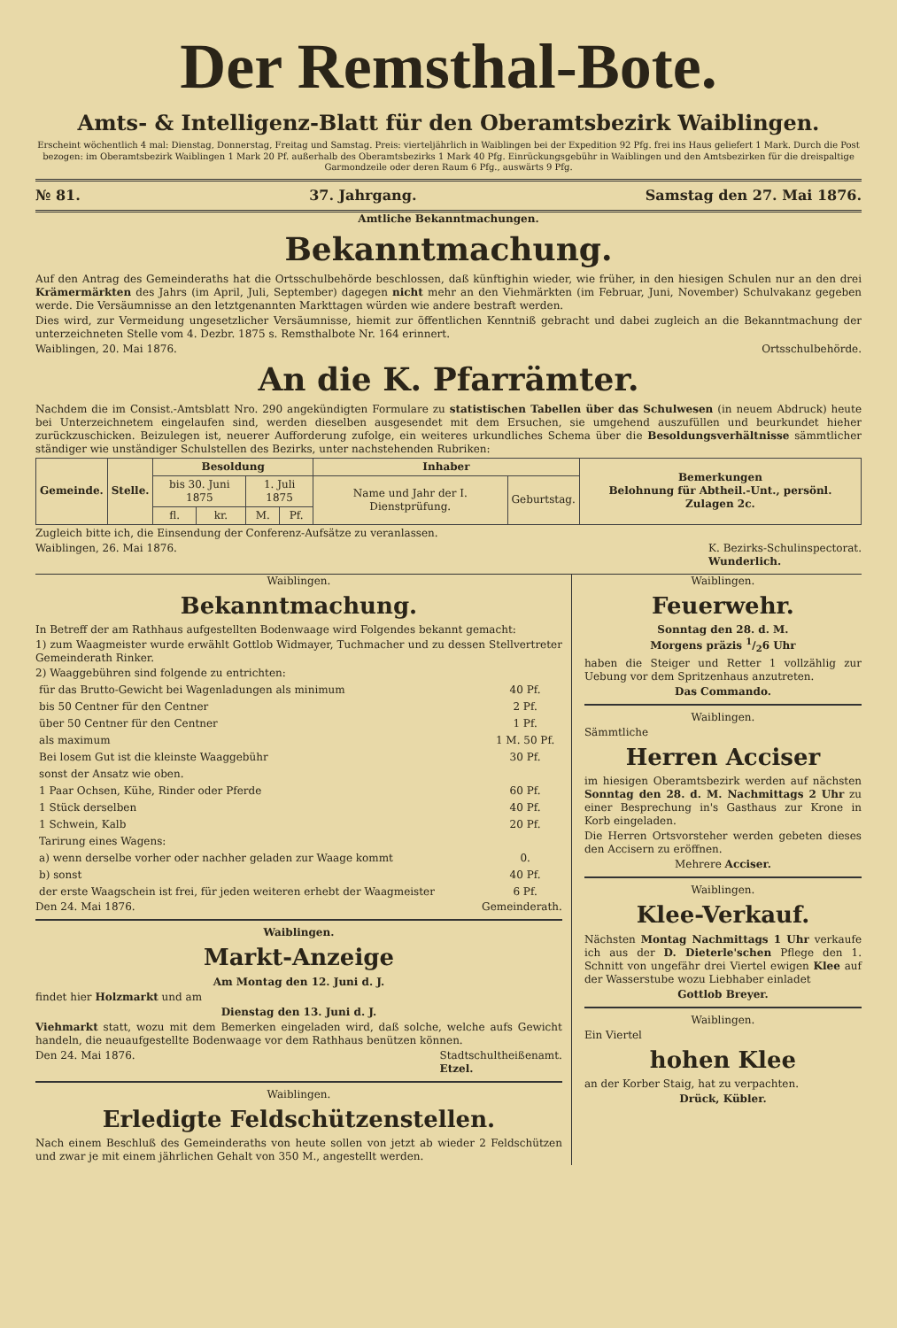Der Remsthal-Bote.
Amts- & Intelligenz-Blatt für den Oberamtsbezirk Waiblingen.
Erscheint wöchentlich 4 mal: Dienstag, Donnerstag, Freitag und Samstag. Preis: vierteljährlich in Waiblingen bei der Expedition 92 Pfg. frei ins Haus geliefert 1 Mark. Durch die Post bezogen: im Oberamtsbezirk Waiblingen 1 Mark 20 Pf. außerhalb des Oberamtsbezirks 1 Mark 40 Pfg. Einrückungsgebühr in Waiblingen und den Amtsbezirken für die dreispaltige Garmondzeile oder deren Raum 6 Pfg., auswärts 9 Pfg.
№ 81. 37. Jahrgang. Samstag den 27. Mai 1876.
Amtliche Bekanntmachungen.
Bekanntmachung.
Auf den Antrag des Gemeinderaths hat die Ortsschulbehörde beschlossen, daß künftighin wieder, wie früher, in den hiesigen Schulen nur an den drei Krämermärkten des Jahrs (im April, Juli, September) dagegen nicht mehr an den Viehmärkten (im Februar, Juni, November) Schulvakanz gegeben werde. Die Versäumnisse an den letztgenannten Markttagen würden wie andere bestraft werden.
Dies wird, zur Vermeidung ungesetzlicher Versäumnisse, hiemit zur öffentlichen Kenntniß gebracht und dabei zugleich an die Bekanntmachung der unterzeichneten Stelle vom 4. Dezbr. 1875 s. Remsthalbote Nr. 164 erinnert.
Waiblingen, 20. Mai 1876. Ortsschulbehörde.
An die K. Pfarrämter.
Nachdem die im Consist.-Amtsblatt Nro. 290 angekündigten Formulare zu statistischen Tabellen über das Schulwesen (in neuem Abdruck) heute bei Unterzeichnetem eingelaufen sind, werden dieselben ausgesendet mit dem Ersuchen, sie umgehend auszufüllen und beurkundet hieher zurückzuschicken. Beizulegen ist, neuerer Aufforderung zufolge, ein weiteres urkundliches Schema über die Besoldungsverhältnisse sämmtlicher ständiger wie unständiger Schulstellen des Bezirks, unter nachstehenden Rubriken:
| Gemeinde. | Stelle. | Besoldung | | | | Inhaber | | Bemerkungen Belohnung für Abtheil.-Unt., persönl. Zulagen 2c. |
| --- | --- | --- | --- | --- | --- | --- | --- | --- |
| | | bis 30. Juni 1875 | | 1. Juli 1875 | | Name und Jahr der I. Dienstprüfung. | Geburtstag. | |
| | | fl. | kr. | M. | Pf. | | | |
Zugleich bitte ich, die Einsendung der Conferenz-Aufsätze zu veranlassen.
Waiblingen, 26. Mai 1876. K. Bezirks-Schulinspectorat.
Wunderlich.
Waiblingen.
Bekanntmachung.
In Betreff der am Rathhaus aufgestellten Bodenwaage wird Folgendes bekannt gemacht:
1) zum Waagmeister wurde erwählt Gottlob Widmayer, Tuchmacher und zu dessen Stellvertreter Gemeinderath Rinker.
2) Waaggebühren sind folgende zu entrichten:
| für das Brutto-Gewicht bei Wagenladungen als minimum | 40 Pf. |
| bis 50 Centner für den Centner | 2 Pf. |
| über 50 Centner für den Centner | 1 Pf. |
| als maximum | 1 M. 50 Pf. |
| Bei losem Gut ist die kleinste Waaggebühr | 30 Pf. |
| sonst der Ansatz wie oben. | |
| 1 Paar Ochsen, Kühe, Rinder oder Pferde | 60 Pf. |
| 1 Stück derselben | 40 Pf. |
| 1 Schwein, Kalb | 20 Pf. |
| Tarirung eines Wagens: | |
| a) wenn derselbe vorher oder nachher geladen zur Waage kommt | 0. |
| b) sonst | 40 Pf. |
| der erste Waagschein ist frei, für jeden weiteren erhebt der Waagmeister | 6 Pf. |
Den 24. Mai 1876. Gemeinderath.
Waiblingen.
Markt-Anzeige
Am Montag den 12. Juni d. J.
findet hier Holzmarkt und am
Dienstag den 13. Juni d. J.
Viehmarkt statt, wozu mit dem Bemerken eingeladen wird, daß solche, welche aufs Gewicht handeln, die neuaufgestellte Bodenwaage vor dem Rathhaus benützen können.
Den 24. Mai 1876. Stadtschultheißenamt.
Etzel.
Waiblingen.
Erledigte Feldschützenstellen.
Nach einem Beschluß des Gemeinderaths von heute sollen von jetzt ab wieder 2 Feldschützen und zwar je mit einem jährlichen Gehalt von 350 M., angestellt werden.
Waiblingen.
Feuerwehr.
Sonntag den 28. d. M.
Morgens präzis 1/26 Uhr
haben die Steiger und Retter 1 vollzählig zur Uebung vor dem Spritzenhaus anzutreten.
Das Commando.
Waiblingen.
Sämmtliche
Herren Acciser
im hiesigen Oberamtsbezirk werden auf nächsten Sonntag den 28. d. M. Nachmittags 2 Uhr zu einer Besprechung in's Gasthaus zur Krone in Korb eingeladen.
Die Herren Ortsvorsteher werden gebeten dieses den Accisern zu eröffnen.
Mehrere Acciser.
Waiblingen.
Klee-Verkauf.
Nächsten Montag Nachmittags 1 Uhr verkaufe ich aus der D. Dieterle'schen Pflege den 1. Schnitt von ungefähr drei Viertel ewigen Klee auf der Wasserstube wozu Liebhaber einladet
Gottlob Breyer.
Waiblingen.
Ein Viertel
hohen Klee
an der Korber Staig, hat zu verpachten.
Drück, Kübler.